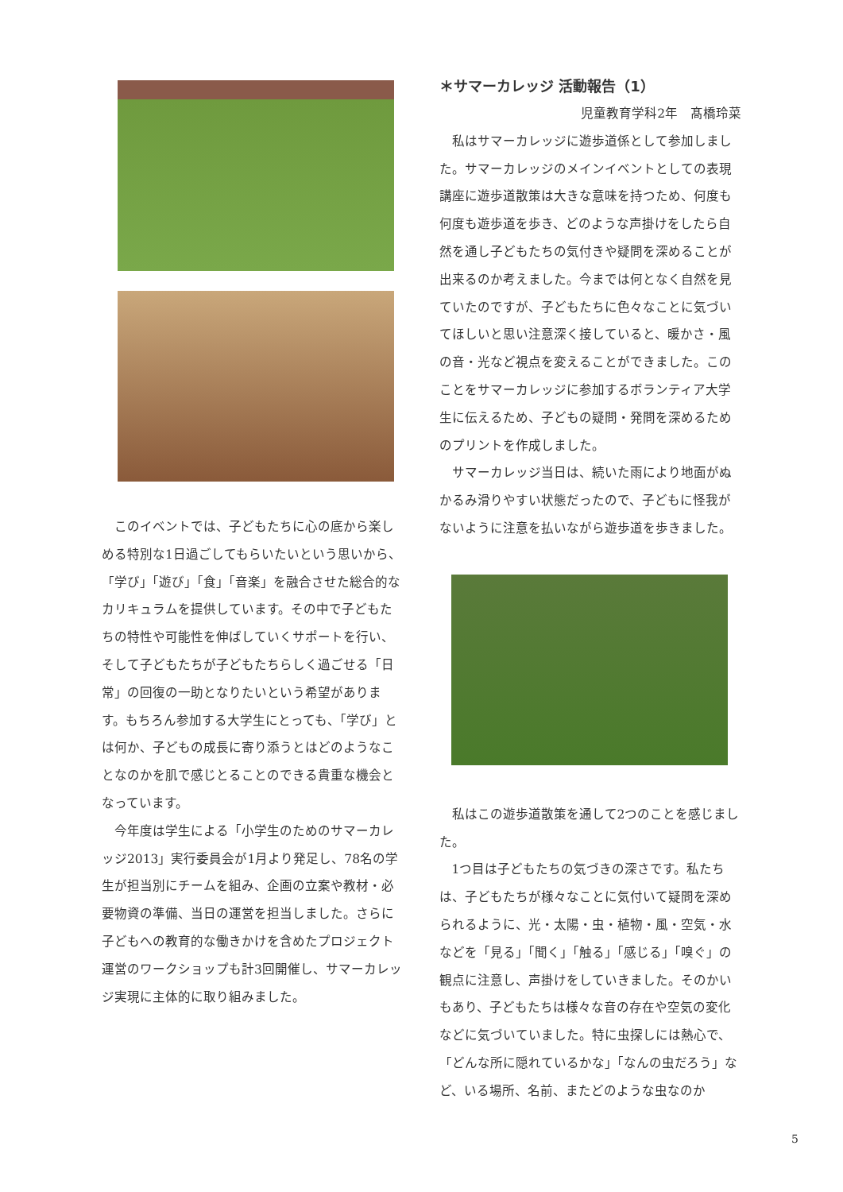このイベントでは、子どもたちに心の底から楽しめる特別な1日過ごしてもらいたいという思いから、「学び」「遊び」「食」「音楽」を融合させた総合的なカリキュラムを提供しています。その中で子どもたちの特性や可能性を伸ばしていくサポートを行い、そして子どもたちが子どもたちらしく過ごせる「日常」の回復の一助となりたいという希望があります。もちろん参加する大学生にとっても、「学び」とは何か、子どもの成長に寄り添うとはどのようなことなのかを肌で感じとることのできる貴重な機会となっています。
今年度は学生による「小学生のためのサマーカレッジ2013」実行委員会が1月より発足し、78名の学生が担当別にチームを組み、企画の立案や教材・必要物資の準備、当日の運営を担当しました。さらに子どもへの教育的な働きかけを含めたプロジェクト運営のワークショップも計3回開催し、サマーカレッジ実現に主体的に取り組みました。
＊サマーカレッジ 活動報告（1）
児童教育学科2年　髙橋玲菜
私はサマーカレッジに遊歩道係として参加しました。サマーカレッジのメインイベントとしての表現講座に遊歩道散策は大きな意味を持つため、何度も何度も遊歩道を歩き、どのような声掛けをしたら自然を通し子どもたちの気付きや疑問を深めることが出来るのか考えました。今までは何となく自然を見ていたのですが、子どもたちに色々なことに気づいてほしいと思い注意深く接していると、暖かさ・風の音・光など視点を変えることができました。このことをサマーカレッジに参加するボランティア大学生に伝えるため、子どもの疑問・発問を深めるためのプリントを作成しました。
サマーカレッジ当日は、続いた雨により地面がぬかるみ滑りやすい状態だったので、子どもに怪我がないように注意を払いながら遊歩道を歩きました。
私はこの遊歩道散策を通して2つのことを感じました。
1つ目は子どもたちの気づきの深さです。私たちは、子どもたちが様々なことに気付いて疑問を深められるように、光・太陽・虫・植物・風・空気・水などを「見る」「聞く」「触る」「感じる」「嗅ぐ」の観点に注意し、声掛けをしていきました。そのかいもあり、子どもたちは様々な音の存在や空気の変化などに気づいていました。特に虫探しには熱心で、「どんな所に隠れているかな」「なんの虫だろう」など、いる場所、名前、またどのような虫なのか
5